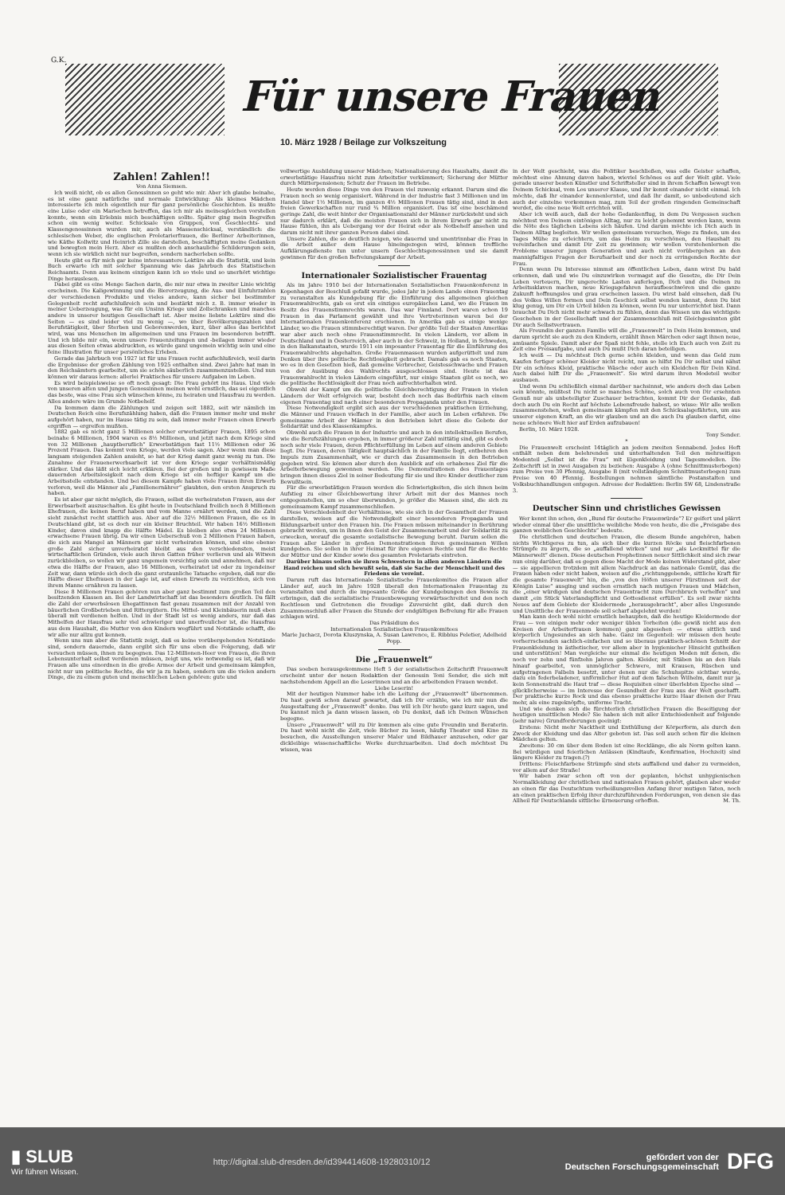G.K.
Für unsere Frauen
10. März 1928 / Beilage zur Volkszeitung
Zahlen! Zahlen!!
Von Anna Siemsen.
Ich weiß nicht, ob es allen Genossinnen so geht wie mir. Aber ich glaube beinahe, es ist eine ganz natürliche und normale Entwicklung: Als kleines Mädchen interessierte ich mich eigentlich nur für ganz persönliche Geschichten. Es mußte eine Luise oder ein Mariechen betreffen, das ich mir als meinesgleichen vorstellen konnte, wenn ein Erlebnis mich beschäftigen sollte. Später ging mein Begreifen schon ein wenig weiter. Schicksale von Gruppen, von Geschlechts- und Klassengenossinnen wurden mir, auch als Massenschicksal, verständlich: die schlesischen Weber, die englischen Proletarierfrauen, die Berliner Arbeiterinnen, wie Käthe Kollwitz und Heinrich Zille sie darstellen, beschäftigten meine Gedanken und bewegten mein Herz. Aber es mußten doch anschauliche Schilderungen sein, wenn ich sie wirklich nicht nur begreifen, sondern nacherleben sollte.
Heute gibt es für mich gar keine interessantere Lektüre als die Statistik, und kein Buch erwarte ich mit solcher Spannung wie das Jahrbuch des Statistischen Reichsamts. Denn aus keinem einzigen kann ich so viele und so unerhört wichtige Dinge herauslesen.
Dabei gibt es eine Menge Sachen darin, die mir nur etwa in zweiter Linie wichtig erscheinen. Die Kaligewinnung und die Biererzeugung, die Aus- und Einfuhrzahlen der verschiedenen Produkte und vieles andere, kann sicher bei bestimmter Gelegenheit recht aufschlußreich sein und bestärkt mich z. B. immer wieder in meiner Ueberzeugung, was für ein Unsinn Kriege und Zollschranken und manches andere in unserer heutigen Gesellschaft ist. Aber meine liebste Lektüre sind die Seiten — es sind leider viel zu wenig —, wo über Bevölkerungszahlen und Berufstätigkeit, über Sterben und Geborenwerden, kurz, über alles das berichtet wird, was uns Menschen im allgemeinen und uns Frauen im besonderen betrifft. Und ich bilde mir ein, wenn unsere Frauenzeitungen und -beilagen immer wieder aus diesen Seiten etwas abdruckten, es würde ganz ungemein wichtig sein und eine feine Illustration für unser persönliches Erleben.
Gerade das Jahrbuch von 1927 ist für uns Frauen recht aufschlußreich, weil darin die Ergebnisse der großen Zählung von 1925 enthalten sind. Zwei Jahre hat man in den Reichsämtern gearbeitet, um sie schön säuberlich zusammenzustellen. Und nun können wir daraus lernen: allerlei Praktisches für unsere Aufgaben im Leben.
Es wird beispielsweise so oft noch gesagt: Die Frau gehört ins Haus. Und viele von unseren alten und jungen Genossinnen meinen wohl ernstlich, das sei eigentlich das beste, was eine Frau sich wünschen könne, zu heiraten und Hausfrau zu werden. Alles andere wäre im Grunde Notbehelf.
Da kommen dann die Zählungen und zeigen seit 1882, seit wir nämlich im Deutschen Reich eine Berufszählung haben, daß die Frauen immer mehr und mehr aufgehört haben, nur im Hause tätig zu sein, daß immer mehr Frauen einen Erwerb ergriffen — ergreifen mußten.
1882 gab es nicht ganz 5 Millionen solcher erwerbstätiger Frauen, 1895 schon beinahe 6 Millionen, 1904 waren es 8½ Millionen, und jetzt nach dem Kriege sind von 32 Millionen „hauptberuflich“ Erwerbstätigen fast 11½ Millionen oder 36 Prozent Frauen. Das kommt vom Kriege, werden viele sagen. Aber wenn man diese langsam steigenden Zahlen ansieht, so hat der Krieg damit ganz wenig zu tun. Die Zunahme der Frauenerwerbsarbeit ist vor dem Kriege sogar verhältnismäßig stärker. Und das läßt sich leicht erklären. Bei der großen und in gewissem Maße dauernden Arbeitslosigkeit nach dem Kriege ist ein heftiger Kampf um die Arbeitsstelle entstanden. Und bei diesem Kampfe haben viele Frauen ihren Erwerb verloren, weil die Männer als „Familienernährer“ glaubten, den ersten Anspruch zu haben.
Es ist aber gar nicht möglich, die Frauen, selbst die verheirateten Frauen, aus der Erwerbsarbeit auszuschalten. Es gibt heute in Deutschland freilich noch 8 Millionen Ehefrauen, die keinen Beruf haben und vom Manne ernährt werden, und die Zahl sieht zunächst recht stattlich aus. Aber auf die 32½ Millionen Frauen, die es in Deutschland gibt, ist es doch nur ein kleiner Bruchteil. Wir haben 16½ Millionen Kinder, davon sind knapp die Hälfte Mädel. Es bleiben also etwa 24 Millionen erwachsene Frauen übrig. Da wir einen Ueberschuß von 2 Millionen Frauen haben, die sich aus Mangel an Männern gar nicht verheiraten können, und eine ebenso große Zahl sicher unverheiratet bleibt aus den verschiedensten, meist wirtschaftlichen Gründen, viele auch ihren Gatten früher verlieren und als Witwen zurückbleiben, so wollen wir ganz ungemein vorsichtig sein und annehmen, daß nur etwa die Hälfte der Frauen, also 16 Millionen, verheiratet ist oder zu irgendeiner Zeit war, dann würde sich doch die ganz erstaunliche Tatsache ergeben, daß nur die Hälfte dieser Ehefrauen in der Lage ist, auf einen Erwerb zu verzichten, sich von ihrem Manne ernähren zu lassen.
Diese 8 Millionen Frauen gehören nun aber ganz bestimmt zum großen Teil den besitzenden Klassen an. Bei der Landwirtschaft ist das besonders deutlich. Da fällt die Zahl der erwerbslosen Ehegattinnen fast genau zusammen mit der Anzahl von bäuerlichen Großbetrieben und Rittergütern. Die Mittel- und Kleinbäuerin muß eben überall mit verdienen helfen. Und in der Stadt ist es wenig anders, nur daß das Mithelfen der Hausfrau sehr viel schwieriger und unerfreulicher ist, die Hausfrau aus dem Haushalt, die Mutter von den Kindern wegführt und Notstände schafft, die wir alle nur allzu gut kennen.
Wenn uns nun aber die Statistik zeigt, daß es keine vorübergehenden Notstände sind, sondern dauernde, dann ergibt sich für uns eben die Folgerung, daß wir versuchen müssen, ihnen zu begegnen. Das 12-Millionen-Heer von Frauen, die ihren Lebensunterhalt selbst verdienen müssen, zeigt uns, wie notwendig es ist, daß wir Frauen alle uns einordnen in die große Armee der Arbeit und gemeinsam kämpfen, nicht nur um politische Rechte, die wir ja zu haben, sondern um die vielen andern Dinge, die zu einem guten und menschlichen Leben gehören: gute und
vollwertige Ausbildung unserer Mädchen; Nationalisierung des Haushalts, damit die erwerbstätige Hausfrau nicht zum Arbeitstier verkümmert; Sicherung der Mütter durch Mütterpensionen; Schutz der Frauen im Betriebe.
Heute werden diese Dinge von den Frauen viel zuwenig erkannt. Darum sind die Frauen noch so wenig organisiert. Während in der Industrie fast 3 Millionen und im Handel über 1½ Millionen, im ganzen 4½ Millionen Frauen tätig sind, sind in den freien Gewerkschaften nur rund ¾ Million organisiert. Das ist eine beschämend geringe Zahl, die weit hinter der Organisationszahl der Männer zurücksteht und sich nur dadurch erklärt, daß die meisten Frauen sich in ihrem Erwerb gar nicht zu Hause fühlen, ihn als Uebergang vor der Heirat oder als Notbehelf ansehen und darum nicht mit ihrer ganzen Person dabei sind.
Unsere Zahlen, die so deutlich zeigen, wie dauernd und unentrinnbar die Frau in die Arbeit außer dem Hause hineingezogen wird, können treffliche Aufklärungsdienste tun unter unsern Geschlechtsgenossinnen und sie damit gewinnen für den großen Befreiungskampf der Arbeit.
Internationaler Sozialistischer Frauentag
Als im Jahre 1910 bei der Internationalen Sozialistischen Frauenkonferenz in Kopenhagen der Beschluß gefaßt wurde, jedes Jahr in jedem Lande einen Frauentag zu veranstalten als Kundgebung für die Einführung des allgemeinen gleichen Frauenwahlrechts, gab es erst ein einziges europäisches Land, wo die Frauen im Besitz des Frauenstimmrechts waren. Das war Finnland. Dort waren schon 19 Frauen in das Parlament gewählt und ihre Vertreterinnen waren bei der Internationalen Frauenkonferenz erschienen. In Amerika gab es einige wenige Länder, wo die Frauen stimmberechtigt waren. Der größte Teil der Staaten Amerikas war aber auch noch ohne Frauenstimmrecht. In vielen Ländern, vor allem in Deutschland und in Oesterreich, aber auch in der Schweiz, in Holland, in Schweden, in den Balkanstaaten, wurde 1911 ein imposanter Frauentag für die Einführung des Frauenwahlrechts abgehalten. Große Frauenmassen wurden aufgerüttelt und zum Denken über ihre politische Rechtlosigkeit gebracht. Damals gab es noch Staaten, wo es in den Gesetzen hieß, daß gemeine Verbrecher, Geistesschwache und Frauen von der Ausübung des Wahlrechts ausgeschlossen sind. Heute ist das Frauenwahlrecht in vielen Ländern eingeführt, nur einige Staaten gibt es noch, wo die politische Rechtlosigkeit der Frau noch aufrechterhalten wird.
Obwohl der Kampf um die politische Gleichberechtigung der Frauen in vielen Ländern der Welt erfolgreich war, besteht doch noch das Bedürfnis nach einem eigenen Frauentag und nach einer besonderen Propaganda unter den Frauen.
Diese Notwendigkeit ergibt sich aus der verschiedenen praktischen Erziehung, die Männer und Frauen vielfach in der Familie, aber auch im Leben erfahren. Die gemeinsame Arbeit der Männer in den Betrieben lehrt diese die Gebote der Solidarität und des Klassenkampfes.
Obwohl auch die Frauen in der Industrie und auch in den intellektuellen Berufen, wie die Berufszählungen ergeben, in immer größerer Zahl mittätig sind, gibt es doch noch sehr viele Frauen, deren Pflichterfüllung im Leben auf einem anderen Gebiete liegt. Die Frauen, deren Tätigkeit hauptsächlich in der Familie liegt, entbehren den Impuls zum Zusammenhalt, wie er durch das Zusammensein in den Betrieben gegeben wird. Sie können aber durch den Ausblick auf ein erhabenes Ziel für die Arbeiterbewegung gewonnen werden. Die Demonstrationen des Frauentages bringen ihnen dieses Ziel in seiner Bedeutung für sie und ihre Kinder deutlicher zum Bewußtsein.
Für die erwerbstätigen Frauen werden die Schwierigkeiten, die sich ihnen beim Aufstieg zu einer Gleichbewertung ihrer Arbeit mit der des Mannes noch entgegenstellen, um so eher überwunden, je größer die Massen sind, die sich zu gemeinsamem Kampf zusammenschließen.
Diese Verschiedenheit der Verhältnisse, wie sie sich in der Gesamtheit der Frauen darstellen, weisen auf die Notwendigkeit einer besonderen Propaganda und Bildungsarbeit unter den Frauen hin. Die Frauen müssen miteinander in Berührung gebracht werden, um in ihnen den Geist der Zusammenarbeit und der Solidarität zu erwecken, worauf die gesamte sozialistische Bewegung beruht. Darum sollen die Frauen aller Länder in großen Demonstrationen ihren gemeinsamen Willen kundgeben. Sie sollen in ihrer Heimat für ihre eigenen Rechte und für die Rechte der Mütter und der Kinder sowie des gesamten Proletariats eintreten.
Darüber hinaus sollen sie ihren Schwestern in allen anderen Ländern die Hand reichen und sich bewußt sein, daß sie Sache der Menschheit und des Friedens sie vereint.
Darum ruft das Internationale Sozialistische Frauenkomitee die Frauen aller Länder auf, auch im Jahre 1928 überall den Internationalen Frauentag zu veranstalten und durch die imposante Größe der Kundgebungen den Beweis zu erbringen, daß die sozialistische Frauenbewegung vorwärtsschreitet und den noch Rechtlosen und Getretenen die freudige Zuversicht gibt, daß durch den Zusammenschluß aller Frauen die Stunde der endgültigen Befreiung für alle Frauen schlagen wird.
Das Präsidium des
Internationalen Sozialistischen Frauenkomitees
Marie Juchacz, Dorota Kluszynska, A. Susan Lawrence, E. Ribbius Peletier, Adelheid Popp.
Die „Frauenwelt“
Das soeben herausgekommene Heft 5 der sozialistischen Zeitschrift Frauenwelt erscheint unter der neuen Redaktion der Genossin Toni Sender, die sich mit nachstehendem Appell an die Leserinnen und an die arbeitenden Frauen wendet.
Liebe Leserin!
Mit der heutigen Nummer habe ich die Leitung der „Frauenwelt“ übernommen. Du hast gewiß schon darauf gewartet, daß ich Dir erzähle, wie ich mir nun die Ausgestaltung der „Frauenwelt“ denke. Das will ich Dir heute ganz kurz sagen, und Du kannst mich ja dann wissen lassen, ob Du denkst, daß ich Deinen Wünschen begegne.
Unsere „Frauenwelt“ will zu Dir kommen als eine gute Freundin und Beraterin. Du hast wohl nicht die Zeit, viele Bücher zu lesen, häufig Theater und Kino zu besuchen, die Ausstellungen unserer Maler und Bildhauer anzusehen, oder gar dickleibige wissenschaftliche Werke durchzuarbeiten. Und doch möchtest Du wissen, was
in der Welt geschieht, was die Politiker beschließen, was edle Geister schaffen, möchtest eine Ahnung davon haben, wieviel Schönes es auf der Welt gibt. Viele gerade unserer besten Künstler und Schriftsteller sind in ihrem Schaffen bewegt von Deinem Schicksal, vom Los unserer Klasse, und Ihr kennt einander nicht einmal. Ich möchte, daß Ihr einander kennenlerntet, und daß Ihr damit, so unbedeutend sich auch der einzelne vorkommen mag, zum Teil der großen ringenden Gemeinschaft werdet, die eine neue Welt errichten will.
Aber ich weiß auch, daß der hohe Gedankenflug, in dem Du Vergessen suchen möchtest von Deinem eintönigen Alltag, nur zu leicht gehemmt werden kann, wenn die Nöte des täglichen Lebens sich häufen. Und darum möchte ich Dich auch in Deinem Alltag begleiten. Wir wollen gemeinsam versuchen, Wege zu finden, um des Tages Mühe zu erleichtern, um das Heim zu verschönen, den Haushalt zu vereinfachen und damit Dir Zeit zu gewinnen; wir wollen verstehenlernen die Probleme unserer jungen Generation und auch nicht vorübergehen an den mannigfaltigen Fragen der Berufsarbeit und der noch zu erringenden Rechte der Frau.
Denn wenn Du Interesse nimmst am öffentlichen Leben, dann wirst Du bald erkennen, daß und wie Du einzuwirken vermagst auf die Gesetze, die Dir Dein Leben verteuern, Dir ungerechte Lasten auferlegen, Dich und die Deinen zu Arbeitssklaven machen, neue Kriegsgefahren heraufbeschwören und die ganze Zukunft hoffnungslos und grau erscheinen lassen. Du wirst bald einsehen, daß Du des Volkes Willen formen und Dein Geschick selbst wenden kannst, denn Du bist klug genug, um Dir ein Urteil bilden zu können, wenn Du nur unterrichtet bist. Dann brauchst Du Dich nicht mehr schwach zu fühlen, denn das Wissen um das wichtigste Geschehen in der Gesellschaft und der Zusammenschluß mit Gleichgesinnten gibt Dir auch Selbstvertrauen.
Als Freundin der ganzen Familie will die „Frauenwelt“ in Dein Heim kommen, und darum spricht sie auch zu den Kindern, erzählt ihnen Märchen oder sagt ihnen neue, amüsante Spiele. Damit aber der Spaß nicht fehle, stelle ich Euch auch von Zeit zu Zeit eine Preisaufgabe, und auch Du mußt Dich daran beteiligen.
Ich weiß — Du möchtest Dich gerne schön kleiden, und wenn das Geld zum Kaufen fertiger schöner Kleider nicht reicht, nun so hilfst Du Dir selbst und nähst Dir ein schönes Kleid, praktische Wäsche oder auch ein Kleidchen für Dein Kind. Auch dabei hilft Dir die „Frauenwelt“. Sie wird darum ihren Modeteil weiter ausbauen.
Und wenn Du schließlich einmal darüber nachsinnst, wie anders doch das Leben sein könnte, müßtest Du nicht so manches Schöne, solch auch von Dir ersehnten Genuß nur als unbeteiligter Zuschauer betrachten, kommt Dir der Gedanke, daß doch auch Du ein Recht auf höchste Lebensfreude habest, so wisse: Wir alle wollen zusammenstehen, wollen gemeinsam kämpfen mit den Schicksalsgefährten, um aus unserer eigenen Kraft, an die wir glauben und an die auch Du glauben darfst, eine neue schönere Welt hier auf Erden aufzubauen!
Berlin, 10. März 1928.
Tony Sender.
*
Die Frauenwelt erscheint 14täglich an jedem zweiten Sonnabend. Jedes Heft enthält neben dem belehrenden und unterhaltenden Teil den mehrseitigen Modenteil „Selbst ist die Frau“ mit Eigenkleidung und Tagesmodellen. Die Zeitschrift ist in zwei Ausgaben zu beziehen: Ausgabe A (ohne Schnittmusterbogen) zum Preise von 30 Pfennig, Ausgabe B (mit vollständigem Schnittmusterbogen) zum Preise von 40 Pfennig. Bestellungen nehmen sämtliche Postanstalten und Volksbuchhandlungen entgegen. Adresse der Redaktion: Berlin SW 68, Lindenstraße 3.
Deutscher Sinn und christliches Gewissen
Wer kennt ihn schon, den „Bund für deutsche Frauenwürde“? Er geifert und plärrt wieder einmal über die unsittliche weibliche Mode von heute, die die „Preisgabe des ganzen weiblichen Geschlechts“ bedeute.
Die christlichen und deutschen Frauen, die diesem Bunde angehören, haben nichts Wichtigeres zu tun, als sich über die kurzen Röcke und fleischfarbenen Strümpfe zu ärgern, die so „auffallend wirken“ und nur „als Lockmittel für die Männerwelt“ dienen. Diese deutschen Prophetinnen neuer Sittlichkeit sind sich zwar nun einig darüber, daß es gegen diese Macht der Mode keinen Widerstand gibt, aber — sie appellieren trotzdem mit allem Nachdruck an das nationale Gemüt, das die Frauen haben oder nicht haben, weisen auf die „richtunggebende, sittliche Kraft für die gesamte Frauenwelt“ hin, die „von den Höfen unserer Fürstinnen seit der Königin Luise“ ausging und suchen ernstlich nach mutigen Frauen und Mädchen, die „einer würdigen und deutschen Frauentracht zum Durchbruch verhelfen“ und damit „ein Stück Vaterlandspflicht und Gottesdienst erfüllen“. Es soll zwar nichts Neues auf dem Gebiete der Kleidermode „herausgebracht“, aber alles Ungesunde und Unsittliche der Frauenmode soll scharf abgelehnt werden!
Man kann doch wohl nicht ernstlich behaupten, daß die heutige Kleidermode der Frau — von einigen mehr oder weniger üblen Torheiten (die gewiß nicht aus den Kreisen der Arbeiterfrauen kommen) ganz abgesehen — etwas sittlich und körperlich Ungesundes an sich habe. Ganz im Gegenteil: wir müssen den heute vorherrschenden sachlich-einfachen und so überaus praktisch-schönen Schnitt der Frauenkleidung in ästhetischer, vor allem aber in hygienischer Hinsicht gutheißen und unterstützen! Man vergleiche nur einmal die heutigen Moden mit denen, die noch vor zehn und fünfzehn Jahren galten. Kleider, mit Stäben bis an den Hals hinauf gearbeitet, von unmöglicher Schwere, mit Krausen, Rüschen und aufgetragenen Falbeln besetzt, unter denen nur die Schuhspitze sichtbar wurde, dazu ein federbeladener, unförmlicher Hut auf dem falschen Wilhelm, damit nur ja kein Sonnenstrahl die Haut traf — diese Requisiten einer überlebten Epoche sind — glücklicherweise — im Interesse der Gesundheit der Frau aus der Welt geschafft. Der praktische kurze Rock und das ebenso praktische kurze Haar dienen der Frau mehr, als eine zugeknöpfte, uniforme Tracht.
Und wie denken sich die fürchterlich christlichen Frauen die Beseitigung der heutigen unsittlichen Mode? Sie haben sich mit aller Entschiedenheit auf folgende (sehr naive) Grundforderungen geeinigt:
Erstens: Nicht mehr Nacktheit und Enthüllung der Körperform, als durch den Zweck der Kleidung und das Alter geboten ist. Das soll auch schon für die kleinen Mädchen gelten.
Zweitens: 30 cm über dem Boden ist eine Rocklänge, die als Norm gelten kann. Bei würdigen und feierlichen Anlässen (Kindtaufe, Konfirmation, Hochzeit) sind längere Kleider zu tragen.(?)
Drittens: Fleischfarbene Strümpfe sind stets auffallend und daher zu vermeiden, vor allem auf der Straße!
Wir haben zwar schon oft von der geplanten, höchst unhygienischen Normalkleidung der christlichen und nationalen Frauen gehört, glauben aber weder an einen für das Deutschtum verheißungsvollen Anfang ihrer mutigen Taten, noch an einen praktischen Erfolg ihrer durchzuführenden Forderungen, von denen sie das Allheil für Deutschlands sittliche Erneuerung erhoffen. M. Th.
▮ SLUB
Wir führen Wissen.
http://digital.slub-dresden.de/id394414608-19280310/12
gefördert von der
Deutschen Forschungsgemeinschaft
DFG